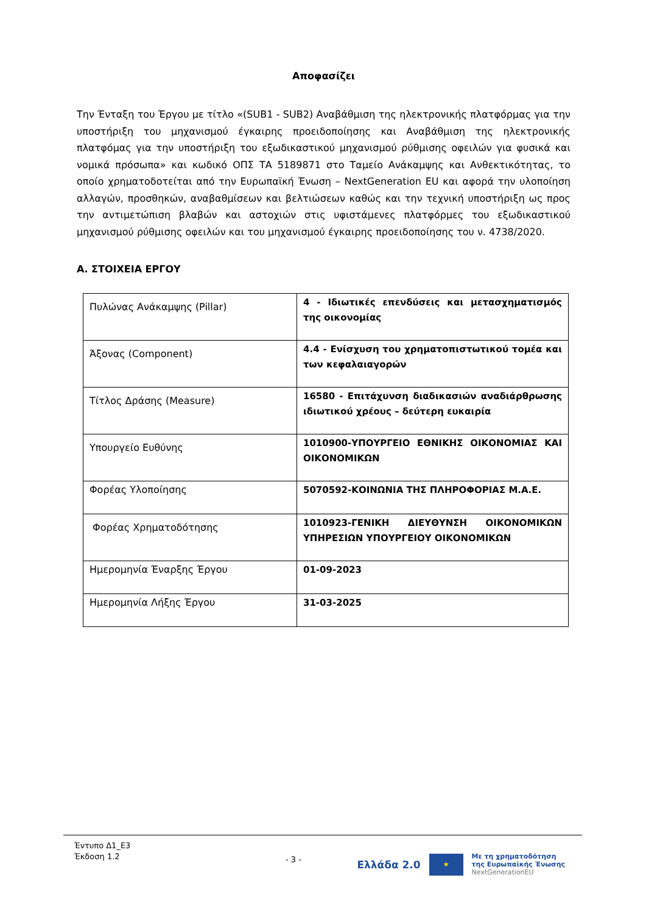Αποφασίζει
Την Ένταξη του Έργου με τίτλο «(SUB1 - SUB2) Αναβάθμιση της ηλεκτρονικής πλατφόρμας για την υποστήριξη του μηχανισμού έγκαιρης προειδοποίησης και Αναβάθμιση της ηλεκτρονικής πλατφόμας για την υποστήριξη του εξωδικαστικού μηχανισμού ρύθμισης οφειλών για φυσικά και νομικά πρόσωπα» και κωδικό ΟΠΣ ΤΑ 5189871 στο Ταμείο Ανάκαμψης και Ανθεκτικότητας, το οποίο χρηματοδοτείται από την Ευρωπαϊκή Ένωση – NextGeneration EU και αφορά την υλοποίηση αλλαγών, προσθηκών, αναβαθμίσεων και βελτιώσεων καθώς και την τεχνική υποστήριξη ως προς την αντιμετώπιση βλαβών και αστοχιών στις υφιστάμενες πλατφόρμες του εξωδικαστικού μηχανισμού ρύθμισης οφειλών και του μηχανισμού έγκαιρης προειδοποίησης του ν. 4738/2020.
Α. ΣΤΟΙΧΕΙΑ ΕΡΓΟΥ
| Πυλώνας Ανάκαμψης (Pillar) | 4 - Ιδιωτικές επενδύσεις και μετασχηματισμός της οικονομίας |
| Άξονας (Component) | 4.4 - Ενίσχυση του χρηματοπιστωτικού τομέα και των κεφαλαιαγορών |
| Τίτλος Δράσης (Measure) | 16580 - Επιτάχυνση διαδικασιών αναδιάρθρωσης ιδιωτικού χρέους – δεύτερη ευκαιρία |
| Υπουργείο Ευθύνης | 1010900-ΥΠΟΥΡΓΕΙΟ ΕΘΝΙΚΗΣ ΟΙΚΟΝΟΜΙΑΣ ΚΑΙ ΟΙΚΟΝΟΜΙΚΩΝ |
| Φορέας Υλοποίησης | 5070592-ΚΟΙΝΩΝΙΑ ΤΗΣ ΠΛΗΡΟΦΟΡΙΑΣ Μ.Α.Ε. |
| Φορέας Χρηματοδότησης | 1010923-ΓΕΝΙΚΗ ΔΙΕΥΘΥΝΣΗ ΟΙΚΟΝΟΜΙΚΩΝ ΥΠΗΡΕΣΙΩΝ ΥΠΟΥΡΓΕΙΟΥ ΟΙΚΟΝΟΜΙΚΩΝ |
| Ημερομηνία Έναρξης Έργου | 01-09-2023 |
| Ημερομηνία Λήξης Έργου | 31-03-2025 |
Έντυπο Δ1_Ε3
Έκδοση 1.2
- 3 -
Ελλάδα 2.0 ★ Με τη χρηματοδότηση
της Ευρωπαϊκής Ένωσης
NextGenerationEU